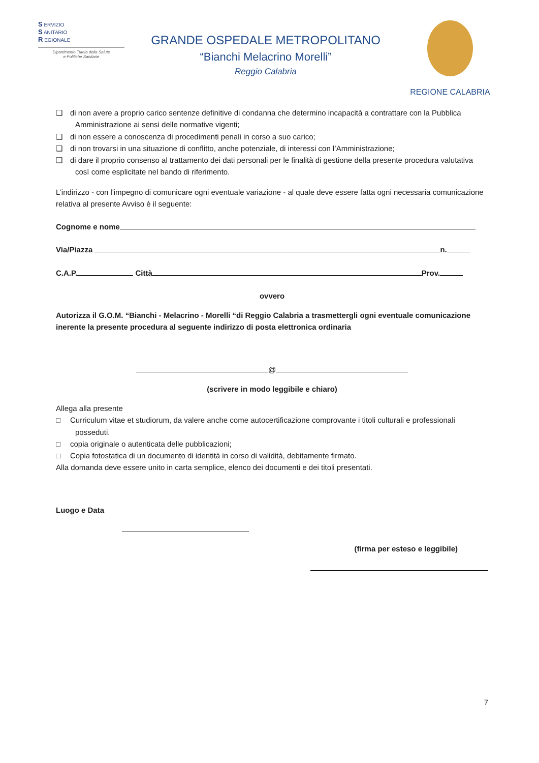S ERVIZIO
S ANITARIO
R EGIONALE
Dipartimento Tutela della Salute
e Politiche Sanitarie
GRANDE OSPEDALE METROPOLITANO
“Bianchi Melacrino Morelli”
Reggio Calabria
REGIONE CALABRIA
❑ di non avere a proprio carico sentenze definitive di condanna che determino incapacità a contrattare con la Pubblica Amministrazione ai sensi delle normative vigenti;
❑ di non essere a conoscenza di procedimenti penali in corso a suo carico;
❑ di non trovarsi in una situazione di conflitto, anche potenziale, di interessi con l’Amministrazione;
❑ di dare il proprio consenso al trattamento dei dati personali per le finalità di gestione della presente procedura valutativa così come esplicitate nel bando di riferimento.
L’indirizzo - con l'impegno di comunicare ogni eventuale variazione - al quale deve essere fatta ogni necessaria comunicazione relativa al presente Avviso è il seguente:
Cognome e nome
Via/Piazza n.
C.A.P. Città Prov.
ovvero
Autorizza il G.O.M. “Bianchi - Melacrino - Morelli “di Reggio Calabria a trasmettergli ogni eventuale comunicazione inerente la presente procedura al seguente indirizzo di posta elettronica ordinaria
@
(scrivere in modo leggibile e chiaro)
Allega alla presente
□ Curriculum vitae et studiorum, da valere anche come autocertificazione comprovante i titoli culturali e professionali posseduti.
□ copia originale o autenticata delle pubblicazioni;
□ Copia fotostatica di un documento di identità in corso di validità, debitamente firmato.
Alla domanda deve essere unito in carta semplice, elenco dei documenti e dei titoli presentati.
Luogo e Data
(firma per esteso e leggibile)
7